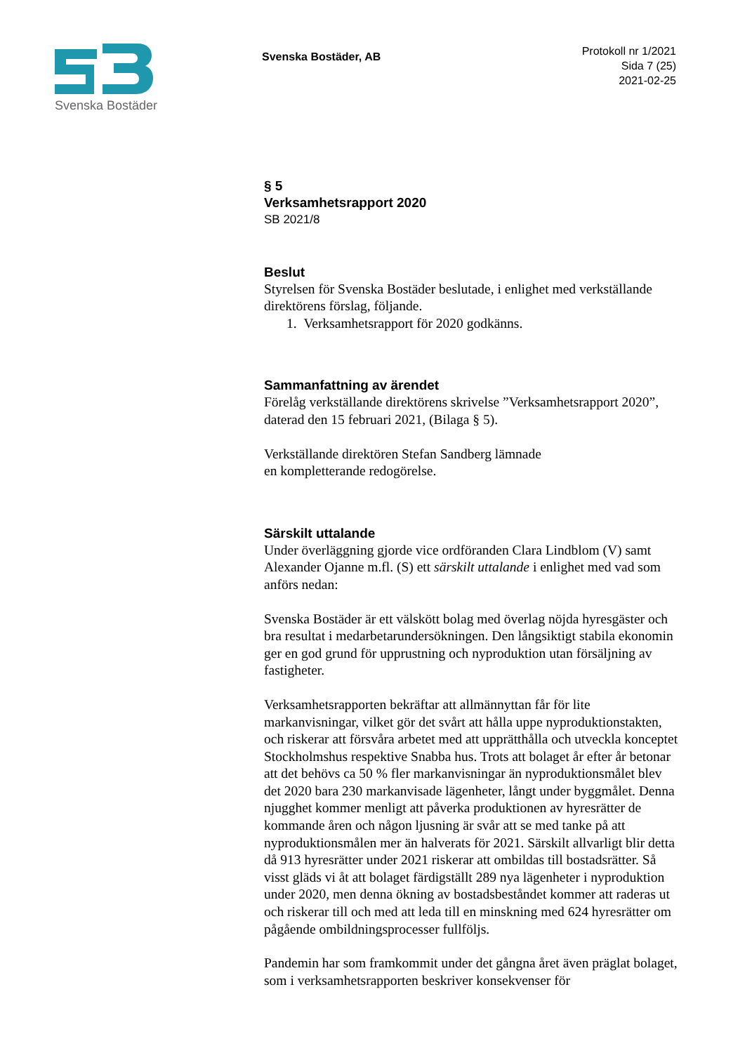Svenska Bostäder
Svenska Bostäder, AB
Protokoll nr 1/2021
Sida 7 (25)
2021-02-25
§ 5
Verksamhetsrapport 2020
SB 2021/8
Beslut
Styrelsen för Svenska Bostäder beslutade, i enlighet med verkställande direktörens förslag, följande.
1. Verksamhetsrapport för 2020 godkänns.
Sammanfattning av ärendet
Förelåg verkställande direktörens skrivelse ”Verksamhetsrapport 2020”, daterad den 15 februari 2021, (Bilaga § 5).
Verkställande direktören Stefan Sandberg lämnade
en kompletterande redogörelse.
Särskilt uttalande
Under överläggning gjorde vice ordföranden Clara Lindblom (V) samt Alexander Ojanne m.fl. (S) ett särskilt uttalande i enlighet med vad som anförs nedan:
Svenska Bostäder är ett välskött bolag med överlag nöjda hyresgäster och bra resultat i medarbetarundersökningen. Den långsiktigt stabila ekonomin ger en god grund för upprustning och nyproduktion utan försäljning av fastigheter.
Verksamhetsrapporten bekräftar att allmännyttan får för lite markanvisningar, vilket gör det svårt att hålla uppe nyproduktionstakten, och riskerar att försvåra arbetet med att upprätthålla och utveckla konceptet Stockholmshus respektive Snabba hus. Trots att bolaget år efter år betonar att det behövs ca 50 % fler markanvisningar än nyproduktionsmålet blev det 2020 bara 230 markanvisade lägenheter, långt under byggmålet. Denna njugghet kommer menligt att påverka produktionen av hyresrätter de kommande åren och någon ljusning är svår att se med tanke på att nyproduktionsmålen mer än halverats för 2021. Särskilt allvarligt blir detta då 913 hyresrätter under 2021 riskerar att ombildas till bostadsrätter. Så visst gläds vi åt att bolaget färdigställt 289 nya lägenheter i nyproduktion under 2020, men denna ökning av bostadsbeståndet kommer att raderas ut och riskerar till och med att leda till en minskning med 624 hyresrätter om pågående ombildningsprocesser fullföljs.
Pandemin har som framkommit under det gångna året även präglat bolaget, som i verksamhetsrapporten beskriver konsekvenser för